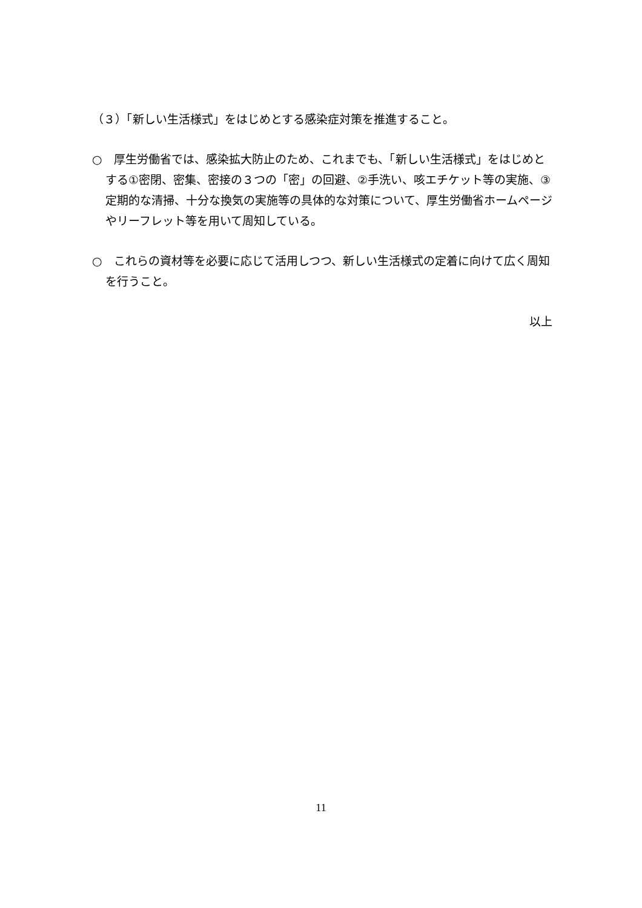（３）「新しい生活様式」をはじめとする感染症対策を推進すること。
○　厚生労働省では、感染拡大防止のため、これまでも、「新しい生活様式」をはじめとする①密閉、密集、密接の３つの「密」の回避、②手洗い、咳エチケット等の実施、③定期的な清掃、十分な換気の実施等の具体的な対策について、厚生労働省ホームページやリーフレット等を用いて周知している。
○　これらの資材等を必要に応じて活用しつつ、新しい生活様式の定着に向けて広く周知を行うこと。
以上
11